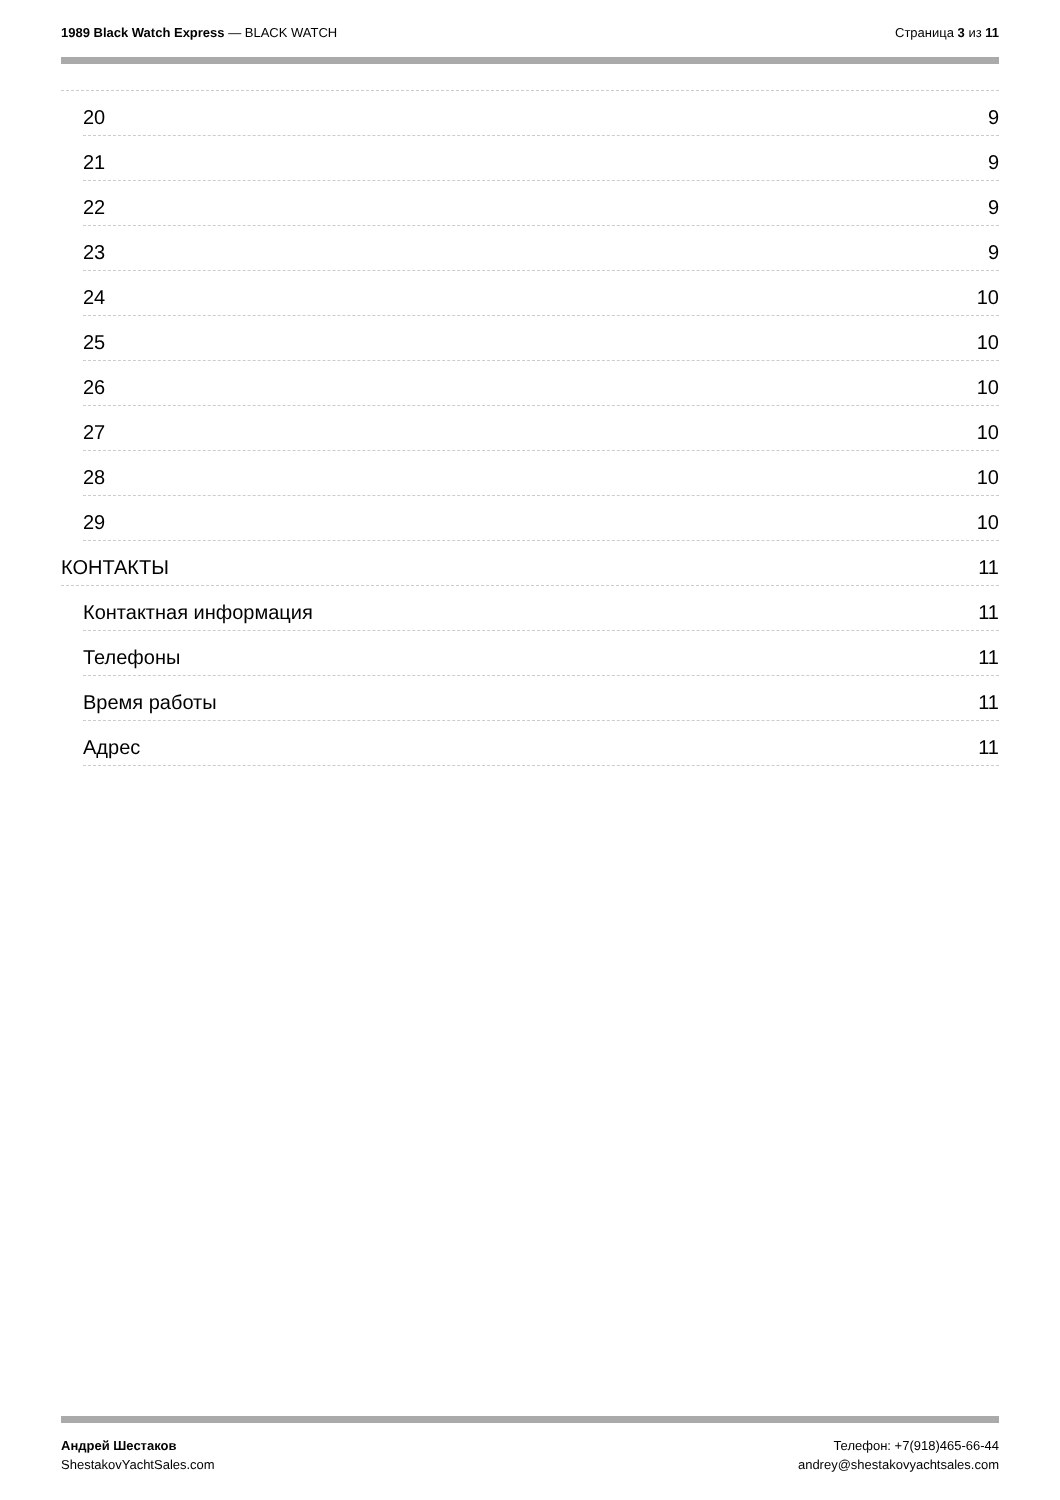1989 Black Watch Express — BLACK WATCH
Страница 3 из 11
20 9
21 9
22 9
23 9
24 10
25 10
26 10
27 10
28 10
29 10
КОНТАКТЫ 11
Контактная информация 11
Телефоны 11
Время работы 11
Адрес 11
Андрей Шестаков
ShestakovYachtSales.com
Телефон: +7(918)465-66-44
andrey@shestakovyachtsales.com